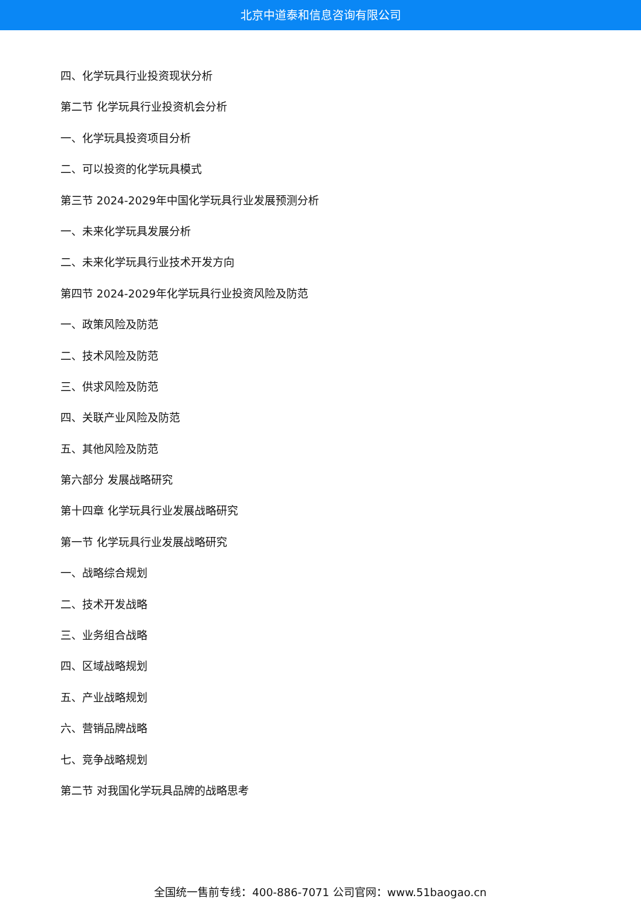北京中道泰和信息咨询有限公司
四、化学玩具行业投资现状分析
第二节 化学玩具行业投资机会分析
一、化学玩具投资项目分析
二、可以投资的化学玩具模式
第三节 2024-2029年中国化学玩具行业发展预测分析
一、未来化学玩具发展分析
二、未来化学玩具行业技术开发方向
第四节 2024-2029年化学玩具行业投资风险及防范
一、政策风险及防范
二、技术风险及防范
三、供求风险及防范
四、关联产业风险及防范
五、其他风险及防范
第六部分 发展战略研究
第十四章 化学玩具行业发展战略研究
第一节 化学玩具行业发展战略研究
一、战略综合规划
二、技术开发战略
三、业务组合战略
四、区域战略规划
五、产业战略规划
六、营销品牌战略
七、竞争战略规划
第二节 对我国化学玩具品牌的战略思考
全国统一售前专线：400-886-7071 公司官网：www.51baogao.cn